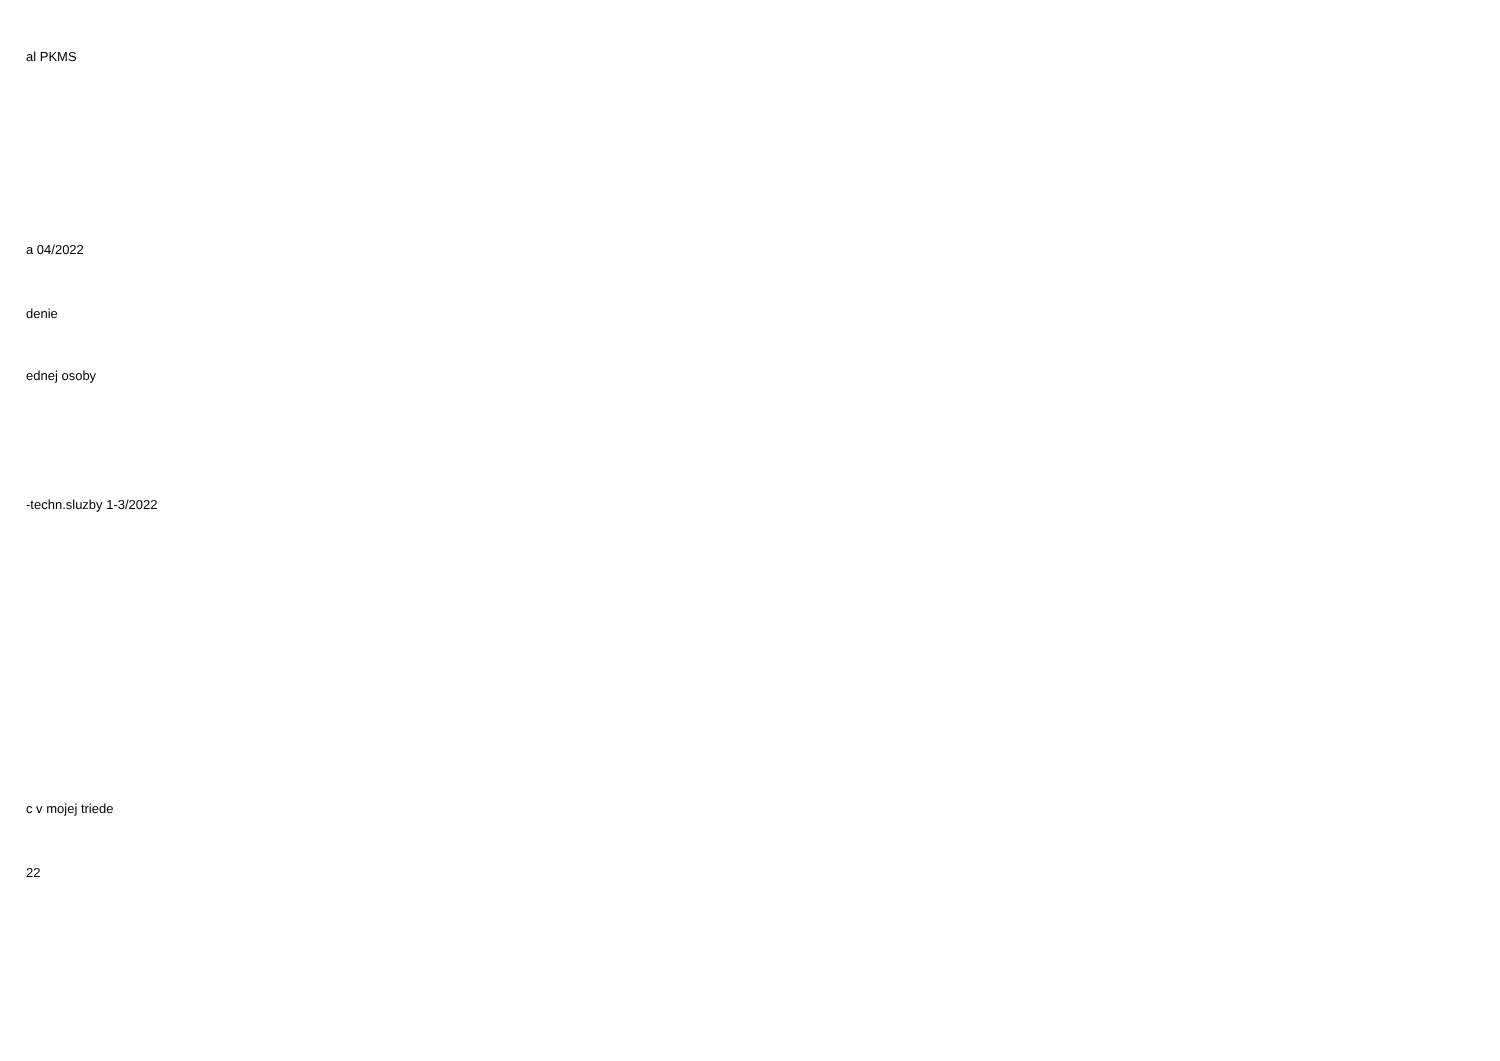| al PKMS |
| a 04/2022 |
| denie |
| ednej osoby |
| -techn.sluzby 1-3/2022 |
| c v mojej triede |
| 22 |